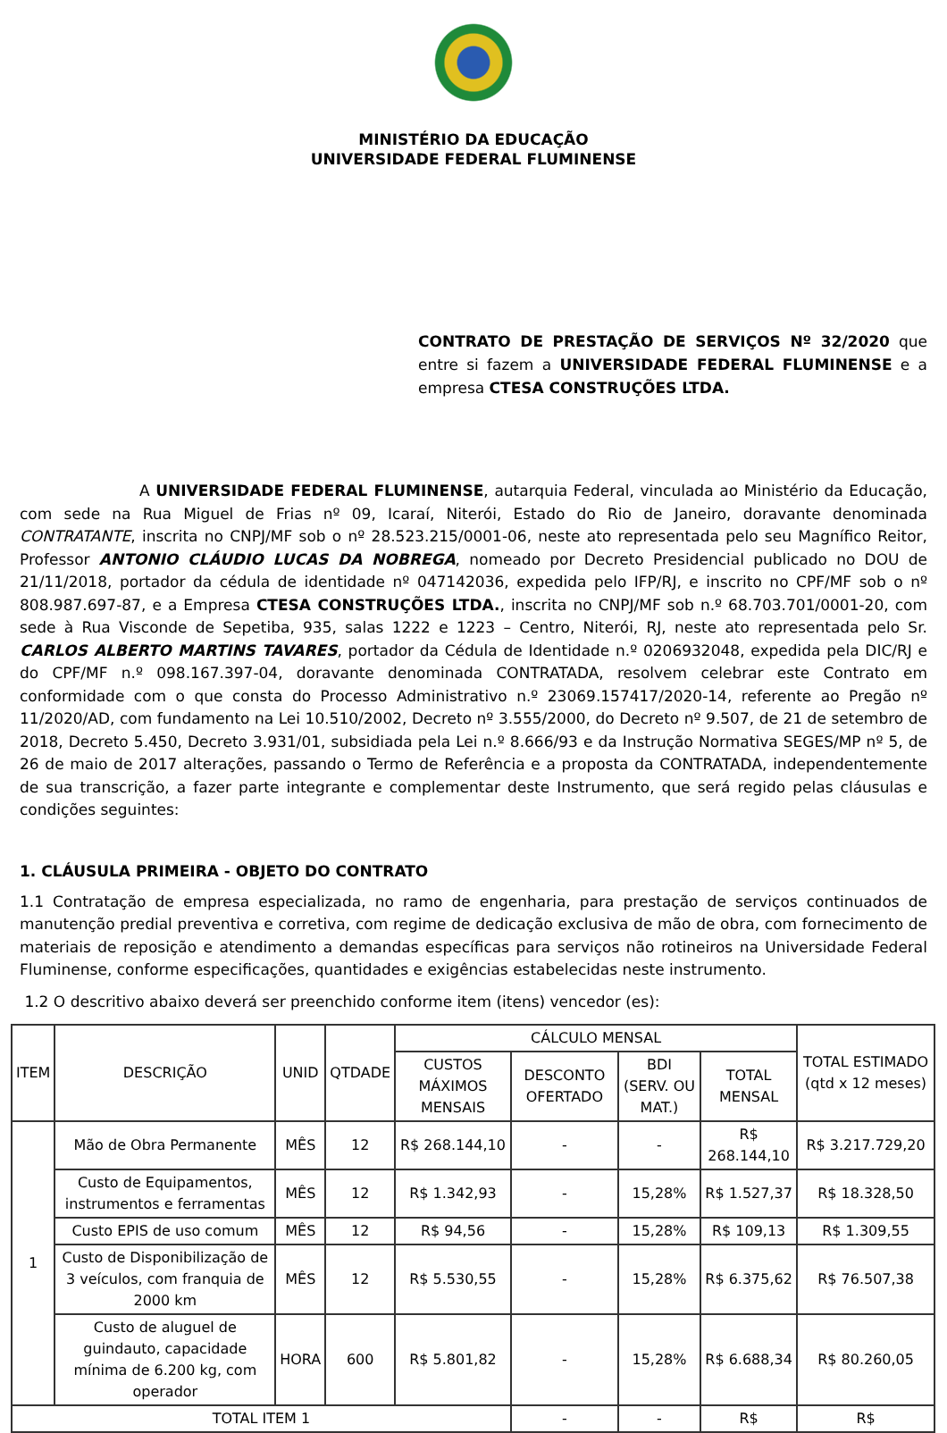MINISTÉRIO DA EDUCAÇÃO
UNIVERSIDADE FEDERAL FLUMINENSE
CONTRATO DE PRESTAÇÃO DE SERVIÇOS Nº 32/2020 que entre si fazem a UNIVERSIDADE FEDERAL FLUMINENSE e a empresa CTESA CONSTRUÇÕES LTDA.
A UNIVERSIDADE FEDERAL FLUMINENSE, autarquia Federal, vinculada ao Ministério da Educação, com sede na Rua Miguel de Frias nº 09, Icaraí, Niterói, Estado do Rio de Janeiro, doravante denominada CONTRATANTE, inscrita no CNPJ/MF sob o nº 28.523.215/0001-06, neste ato representada pelo seu Magnífico Reitor, Professor ANTONIO CLÁUDIO LUCAS DA NOBREGA, nomeado por Decreto Presidencial publicado no DOU de 21/11/2018, portador da cédula de identidade nº 047142036, expedida pelo IFP/RJ, e inscrito no CPF/MF sob o nº 808.987.697-87, e a Empresa CTESA CONSTRUÇÕES LTDA., inscrita no CNPJ/MF sob n.º 68.703.701/0001-20, com sede à Rua Visconde de Sepetiba, 935, salas 1222 e 1223 – Centro, Niterói, RJ, neste ato representada pelo Sr. CARLOS ALBERTO MARTINS TAVARES, portador da Cédula de Identidade n.º 0206932048, expedida pela DIC/RJ e do CPF/MF n.º 098.167.397-04, doravante denominada CONTRATADA, resolvem celebrar este Contrato em conformidade com o que consta do Processo Administrativo n.º 23069.157417/2020-14, referente ao Pregão nº 11/2020/AD, com fundamento na Lei 10.510/2002, Decreto nº 3.555/2000, do Decreto nº 9.507, de 21 de setembro de 2018, Decreto 5.450, Decreto 3.931/01, subsidiada pela Lei n.º 8.666/93 e da Instrução Normativa SEGES/MP nº 5, de 26 de maio de 2017 alterações, passando o Termo de Referência e a proposta da CONTRATADA, independentemente de sua transcrição, a fazer parte integrante e complementar deste Instrumento, que será regido pelas cláusulas e condições seguintes:
1. CLÁUSULA PRIMEIRA - OBJETO DO CONTRATO
1.1 Contratação de empresa especializada, no ramo de engenharia, para prestação de serviços continuados de manutenção predial preventiva e corretiva, com regime de dedicação exclusiva de mão de obra, com fornecimento de materiais de reposição e atendimento a demandas específicas para serviços não rotineiros na Universidade Federal Fluminense, conforme especificações, quantidades e exigências estabelecidas neste instrumento.
1.2 O descritivo abaixo deverá ser preenchido conforme item (itens) vencedor (es):
| ITEM | DESCRIÇÃO | UNID | QTDADE | CÁLCULO MENSAL | | | | TOTAL ESTIMADO (qtd x 12 meses) |
| --- | --- | --- | --- | --- | --- | --- | --- | --- |
| | | | | CUSTOS MÁXIMOS MENSAIS | DESCONTO OFERTADO | BDI (SERV. OU MAT.) | TOTAL MENSAL | |
| 1 | Mão de Obra Permanente | MÊS | 12 | R$ 268.144,10 | - | - | R$ 268.144,10 | R$ 3.217.729,20 |
| | Custo de Equipamentos, instrumentos e ferramentas | MÊS | 12 | R$ 1.342,93 | - | 15,28% | R$ 1.527,37 | R$ 18.328,50 |
| | Custo EPIS de uso comum | MÊS | 12 | R$ 94,56 | - | 15,28% | R$ 109,13 | R$ 1.309,55 |
| | Custo de Disponibilização de 3 veículos, com franquia de 2000 km | MÊS | 12 | R$ 5.530,55 | - | 15,28% | R$ 6.375,62 | R$ 76.507,38 |
| | Custo de aluguel de guindauto, capacidade mínima de 6.200 kg, com operador | HORA | 600 | R$ 5.801,82 | - | 15,28% | R$ 6.688,34 | R$ 80.260,05 |
| TOTAL ITEM 1 | | | | | - | - | R$ | R$ |